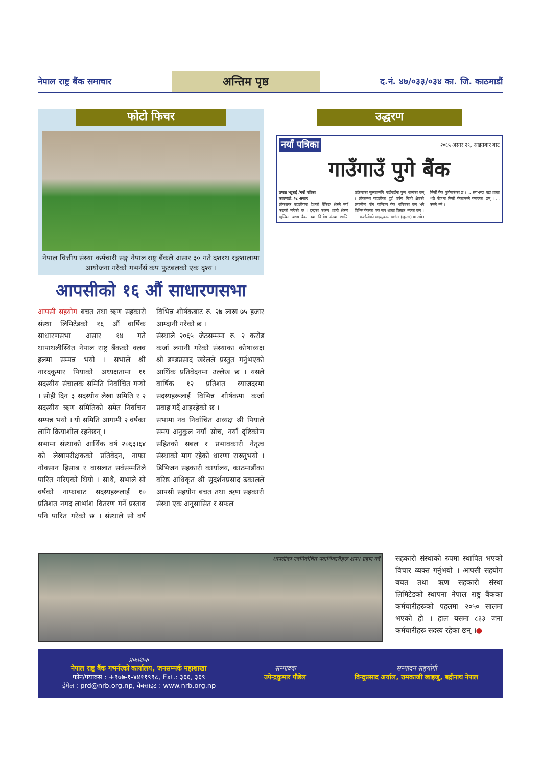नेपाल राष्ट्र बैंक समाचार
अन्तिम पृष्ठ
द.नं. ४७/०३३/०३४ का. जि. काठमाडौं
फोटो फिचर
नेपाल वित्तीय संस्था कर्मचारी सङ्घ नेपाल राष्ट्र बैंकले असार ३० गते दशरथ रङ्गशालामा आयोजना गरेको गभर्नर्स कप फुटबलको एक दृश्य ।
आपसीको १६ औं साधारणसभा
आपसी सहयोग बचत तथा ऋण सहकारी संस्था लिमिटेडको १६ औं वार्षिक साधारणसभा असार १४ गते थापाथलीस्थित नेपाल राष्ट्र बैंकको क्लव हलमा सम्पन्न भयो । सभाले श्री नारदकुमार पियाको अध्यक्षतामा ११ सदस्यीय संचालक समिति निर्वाचित गऱ्यो । सोही दिन ३ सदस्यीय लेखा समिति र २ सदस्यीय ऋण समितिको समेत निर्वाचन सम्पन्न भयो । यी समिति आगामी २ वर्षका लागि क्रियाशील रहनेछन् ।
सभामा संस्थाको आर्थिक वर्ष २०६३।६४ को लेखापरीक्षकको प्रतिवेदन, नाफा नोक्सान हिसाब र वासलात सर्वसम्मतिले पारित गरिएको थियो । साथै, सभाले सो वर्षको नाफाबाट सदस्यहरूलाई १० प्रतिशत नगद लाभांश वितरण गर्ने प्रस्ताव पनि पारित गरेको छ । संस्थाले सो वर्ष विभिन्न शीर्षकबाट रु. २७ लाख ७५ हजार आम्दानी गरेको छ ।
संस्थाले २०६५ जेठसम्ममा रु. २ करोड कर्जा लगानी गरेको संस्थाका कोषाध्यक्ष श्री डण्डप्रसाद खरेलले प्रस्तुत गर्नुभएको आर्थिक प्रतिवेदनमा उल्लेख छ । यसले वार्षिक १२ प्रतिशत व्याजदरमा सदस्यहरूलाई विभिन्न शीर्षकमा कर्जा प्रवाह गर्दै आइरहेको छ ।
सभामा नव निर्वाचित अध्यक्ष श्री पियाले समय अनुकुल नयाँ सोच, नयाँ दृष्टिकोण सहितको सबल र प्रभावकारी नेतृत्व संस्थाको माग रहेको धारणा राख्नुभयो । डिभिजन सहकारी कार्यालय, काठमाडौंका वरिष्ठ अधिकृत श्री सुदर्शनप्रसाद ढकालले आपसी सहयोग बचत तथा ऋण सहकारी संस्था एक अनुसासित र सफल
उद्धरण
नयाँ पत्रिका २०६५ असार २९, आइतबार बाट
गाउँगाउँ पुगे बैंक
प्रभात भट्टराई /नयाँ पत्रिका
काठमाडौं, २८ असार
लोकतन्त्र बहालीयता देशको बैंकिङ क्षेत्रले नयाँ फड्को मारेको छ । द्वन्द्वका कारण शहरी क्षेत्रमा खुम्चिन बाध्य बैंक तथा वित्तीय संस्था शान्ति प्रक्रियाको सुरुवातसँगै गाउँगाउँमा पुग्न थालेका छन् । लोकतन्त्र बहालीका दुई वर्षमा निजी क्षेत्रको लगानीमा पाँच वाणिज्य बैंक थपिएका छन् भने विभिन्न बैंकका एक सय शाखा विस्तार भएका छन् । ... कर्णालीको सदरमुकाम खलंगा (जुम्ला) मा समेत निजी बैंक पुगिसकेको छ । ... सयभन्दा बढी शाखा थप्ने योजना निजी बैंकहरूले बनाएका छन् । ... उनले भने ।
आपसीका नवनिर्वाचित पदाधिकारीहरू शपथ ग्रहण गर्दै
सहकारी संस्थाको रुपमा स्थापित भएको विचार व्यक्त गर्नुभयो । आपसी सहयोग बचत तथा ऋण सहकारी संस्था लिमिटेडको स्थापना नेपाल राष्ट्र बैंकका कर्मचारीहरूको पहलमा २०५० सालमा भएको हो । हाल यसमा ८३३ जना कर्मचारीहरू सदस्य रहेका छन् ।●
प्रकाशक
नेपाल राष्ट्र बैंक गभर्नरको कार्यालय, जनसम्पर्क महाशाखा
फोन/फ्याक्स : +९७७-१-४४११९९८, Ext.: ३६६, ३६९
ईमेल : prd@nrb.org.np, वेबसाइट : www.nrb.org.np
सम्पादक
उपेन्द्रकुमार पौडेल
सम्पादन सहयोगी
विन्दुप्रसाद अर्याल, रामकाजी खाइजु, बद्रीनाथ नेपाल